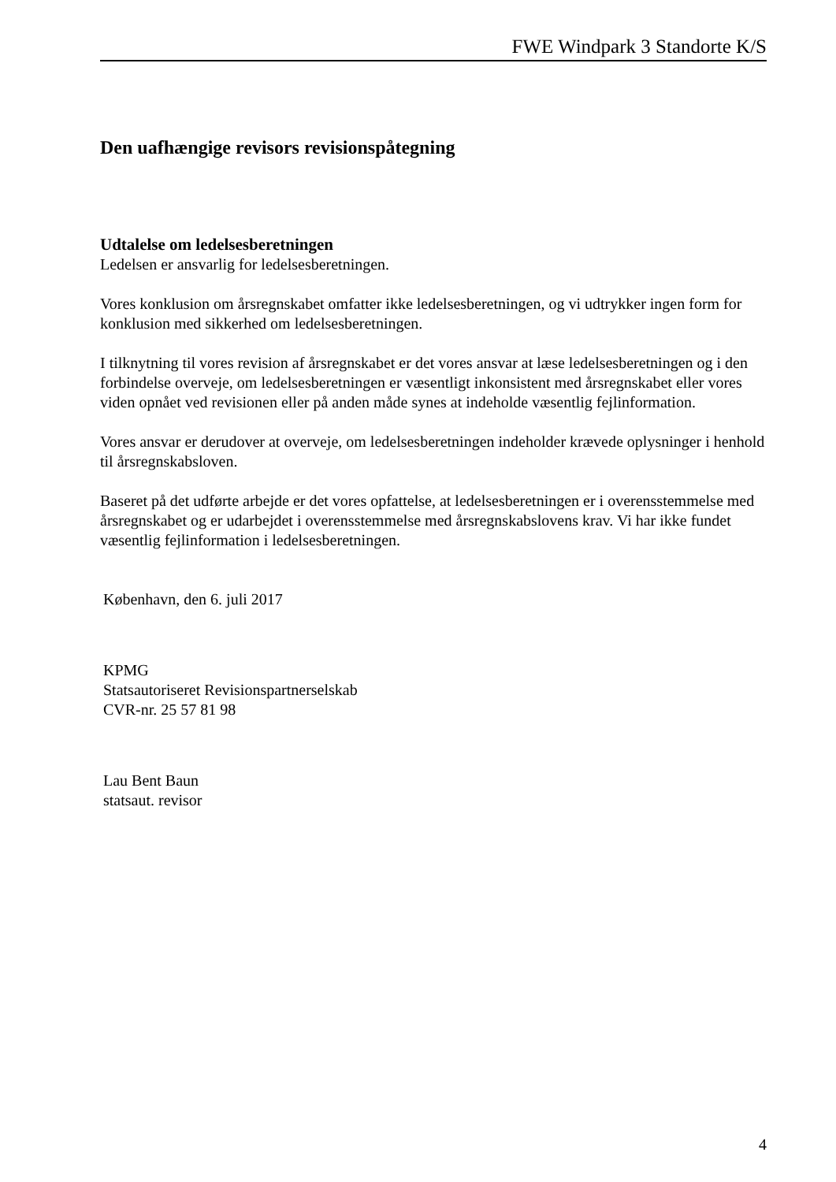FWE Windpark 3 Standorte K/S
Den uafhængige revisors revisionspåtegning
Udtalelse om ledelsesberetningen
Ledelsen er ansvarlig for ledelsesberetningen.
Vores konklusion om årsregnskabet omfatter ikke ledelsesberetningen, og vi udtrykker ingen form for konklusion med sikkerhed om ledelsesberetningen.
I tilknytning til vores revision af årsregnskabet er det vores ansvar at læse ledelsesberetningen og i den forbindelse overveje, om ledelsesberetningen er væsentligt inkonsistent med årsregnskabet eller vores viden opnået ved revisionen eller på anden måde synes at indeholde væsentlig fejlinformation.
Vores ansvar er derudover at overveje, om ledelsesberetningen indeholder krævede oplysninger i henhold til årsregnskabsloven.
Baseret på det udførte arbejde er det vores opfattelse, at ledelsesberetningen er i overensstemmelse med årsregnskabet og er udarbejdet i overensstemmelse med årsregnskabslovens krav. Vi har ikke fundet væsentlig fejlinformation i ledelsesberetningen.
København, den 6. juli 2017
KPMG
Statsautoriseret Revisionspartnerselskab
CVR-nr. 25 57 81 98
Lau Bent Baun
statsaut. revisor
4